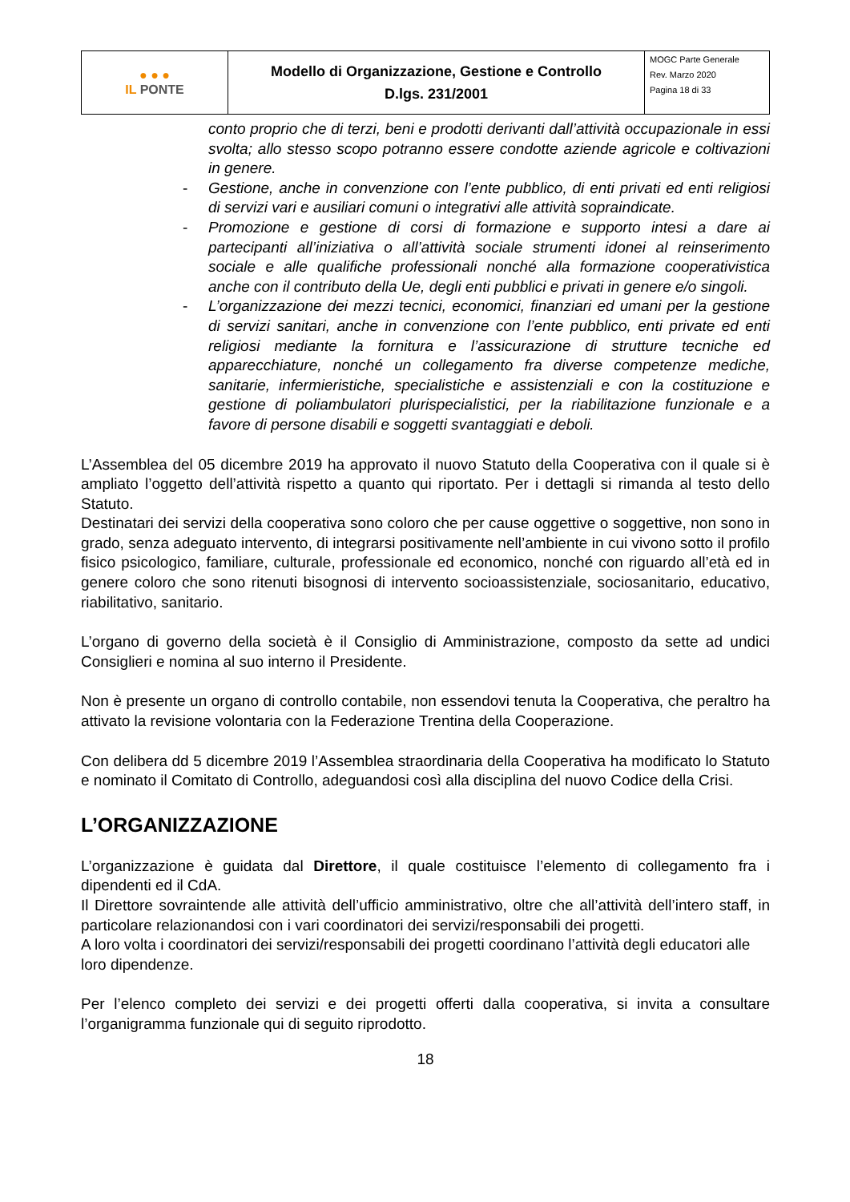| ● ● ● IL PONTE | Modello di Organizzazione, Gestione e Controllo D.lgs. 231/2001 | MOGC Parte Generale Rev. Marzo 2020 Pagina 18 di 33 |
conto proprio che di terzi, beni e prodotti derivanti dall’attività occupazionale in essi svolta; allo stesso scopo potranno essere condotte aziende agricole e coltivazioni in genere.
- Gestione, anche in convenzione con l’ente pubblico, di enti privati ed enti religiosi di servizi vari e ausiliari comuni o integrativi alle attività sopraindicate.
- Promozione e gestione di corsi di formazione e supporto intesi a dare ai partecipanti all’iniziativa o all’attività sociale strumenti idonei al reinserimento sociale e alle qualifiche professionali nonché alla formazione cooperativistica anche con il contributo della Ue, degli enti pubblici e privati in genere e/o singoli.
- L’organizzazione dei mezzi tecnici, economici, finanziari ed umani per la gestione di servizi sanitari, anche in convenzione con l’ente pubblico, enti private ed enti religiosi mediante la fornitura e l’assicurazione di strutture tecniche ed apparecchiature, nonché un collegamento fra diverse competenze mediche, sanitarie, infermieristiche, specialistiche e assistenziali e con la costituzione e gestione di poliambulatori plurispecialistici, per la riabilitazione funzionale e a favore di persone disabili e soggetti svantaggiati e deboli.
L’Assemblea del 05 dicembre 2019 ha approvato il nuovo Statuto della Cooperativa con il quale si è ampliato l’oggetto dell’attività rispetto a quanto qui riportato. Per i dettagli si rimanda al testo dello Statuto.
Destinatari dei servizi della cooperativa sono coloro che per cause oggettive o soggettive, non sono in grado, senza adeguato intervento, di integrarsi positivamente nell’ambiente in cui vivono sotto il profilo fisico psicologico, familiare, culturale, professionale ed economico, nonché con riguardo all’età ed in genere coloro che sono ritenuti bisognosi di intervento socioassistenziale, sociosanitario, educativo, riabilitativo, sanitario.
L’organo di governo della società è il Consiglio di Amministrazione, composto da sette ad undici Consiglieri e nomina al suo interno il Presidente.
Non è presente un organo di controllo contabile, non essendovi tenuta la Cooperativa, che peraltro ha attivato la revisione volontaria con la Federazione Trentina della Cooperazione.
Con delibera dd 5 dicembre 2019 l’Assemblea straordinaria della Cooperativa ha modificato lo Statuto e nominato il Comitato di Controllo, adeguandosi così alla disciplina del nuovo Codice della Crisi.
L’ORGANIZZAZIONE
L’organizzazione è guidata dal Direttore, il quale costituisce l’elemento di collegamento fra i dipendenti ed il CdA.
Il Direttore sovraintende alle attività dell’ufficio amministrativo, oltre che all’attività dell’intero staff, in particolare relazionandosi con i vari coordinatori dei servizi/responsabili dei progetti.
A loro volta i coordinatori dei servizi/responsabili dei progetti coordinano l’attività degli educatori alle loro dipendenze.
Per l’elenco completo dei servizi e dei progetti offerti dalla cooperativa, si invita a consultare l’organigramma funzionale qui di seguito riprodotto.
18